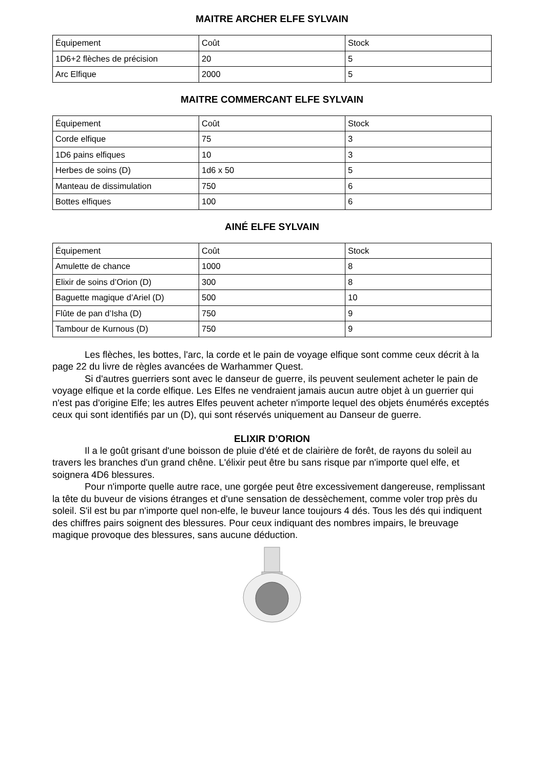MAITRE ARCHER ELFE SYLVAIN
| Équipement | Coût | Stock |
| --- | --- | --- |
| 1D6+2 flèches de précision | 20 | 5 |
| Arc Elfique | 2000 | 5 |
MAITRE COMMERCANT ELFE SYLVAIN
| Équipement | Coût | Stock |
| --- | --- | --- |
| Corde elfique | 75 | 3 |
| 1D6 pains elfiques | 10 | 3 |
| Herbes de soins (D) | 1d6 x 50 | 5 |
| Manteau de dissimulation | 750 | 6 |
| Bottes elfiques | 100 | 6 |
AINÉ ELFE SYLVAIN
| Équipement | Coût | Stock |
| --- | --- | --- |
| Amulette de chance | 1000 | 8 |
| Elixir de soins d’Orion (D) | 300 | 8 |
| Baguette magique d’Ariel (D) | 500 | 10 |
| Flûte de pan d’Isha (D) | 750 | 9 |
| Tambour de Kurnous (D) | 750 | 9 |
Les flèches, les bottes, l'arc, la corde et le pain de voyage elfique sont comme ceux décrit à la page 22 du livre de règles avancées de Warhammer Quest.
Si d'autres guerriers sont avec le danseur de guerre, ils peuvent seulement acheter le pain de voyage elfique et la corde elfique. Les Elfes ne vendraient jamais aucun autre objet à un guerrier qui n'est pas d'origine Elfe; les autres Elfes peuvent acheter n'importe lequel des objets énumérés exceptés ceux qui sont identifiés par un (D), qui sont réservés uniquement au Danseur de guerre.
ELIXIR D’ORION
Il a le goût grisant d'une boisson de pluie d'été et de clairière de forêt, de rayons du soleil au travers les branches d'un grand chêne. L'élixir peut être bu sans risque par n'importe quel elfe, et soignera 4D6 blessures.
Pour n'importe quelle autre race, une gorgée peut être excessivement dangereuse, remplissant la tête du buveur de visions étranges et d'une sensation de dessèchement, comme voler trop près du soleil. S'il est bu par n'importe quel non-elfe, le buveur lance toujours 4 dés. Tous les dés qui indiquent des chiffres pairs soignent des blessures. Pour ceux indiquant des nombres impairs, le breuvage magique provoque des blessures, sans aucune déduction.